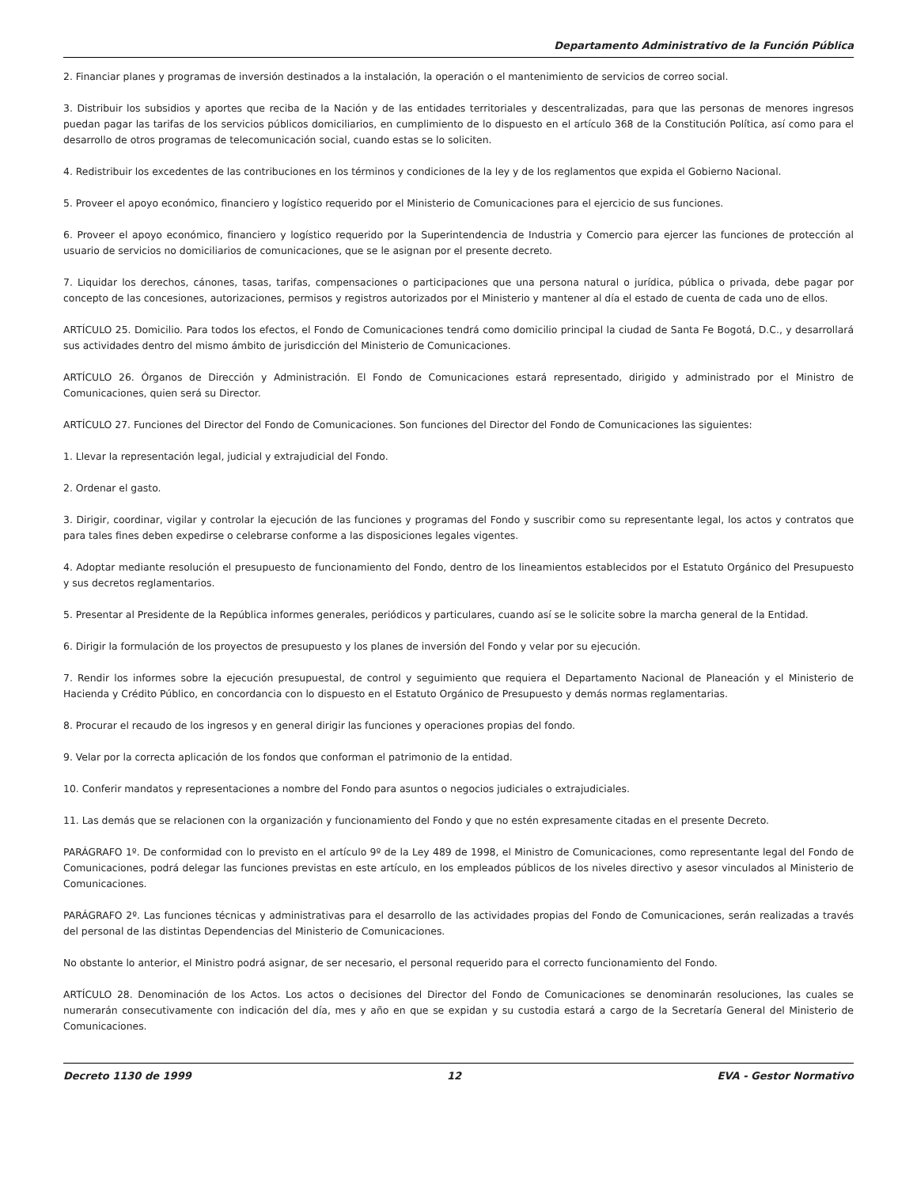Departamento Administrativo de la Función Pública
2. Financiar planes y programas de inversión destinados a la instalación, la operación o el mantenimiento de servicios de correo social.
3. Distribuir los subsidios y aportes que reciba de la Nación y de las entidades territoriales y descentralizadas, para que las personas de menores ingresos puedan pagar las tarifas de los servicios públicos domiciliarios, en cumplimiento de lo dispuesto en el artículo 368 de la Constitución Política, así como para el desarrollo de otros programas de telecomunicación social, cuando estas se lo soliciten.
4. Redistribuir los excedentes de las contribuciones en los términos y condiciones de la ley y de los reglamentos que expida el Gobierno Nacional.
5. Proveer el apoyo económico, financiero y logístico requerido por el Ministerio de Comunicaciones para el ejercicio de sus funciones.
6. Proveer el apoyo económico, financiero y logístico requerido por la Superintendencia de Industria y Comercio para ejercer las funciones de protección al usuario de servicios no domiciliarios de comunicaciones, que se le asignan por el presente decreto.
7. Liquidar los derechos, cánones, tasas, tarifas, compensaciones o participaciones que una persona natural o jurídica, pública o privada, debe pagar por concepto de las concesiones, autorizaciones, permisos y registros autorizados por el Ministerio y mantener al día el estado de cuenta de cada uno de ellos.
ARTÍCULO 25. Domicilio. Para todos los efectos, el Fondo de Comunicaciones tendrá como domicilio principal la ciudad de Santa Fe Bogotá, D.C., y desarrollará sus actividades dentro del mismo ámbito de jurisdicción del Ministerio de Comunicaciones.
ARTÍCULO 26. Órganos de Dirección y Administración. El Fondo de Comunicaciones estará representado, dirigido y administrado por el Ministro de Comunicaciones, quien será su Director.
ARTÍCULO 27. Funciones del Director del Fondo de Comunicaciones. Son funciones del Director del Fondo de Comunicaciones las siguientes:
1. Llevar la representación legal, judicial y extrajudicial del Fondo.
2. Ordenar el gasto.
3. Dirigir, coordinar, vigilar y controlar la ejecución de las funciones y programas del Fondo y suscribir como su representante legal, los actos y contratos que para tales fines deben expedirse o celebrarse conforme a las disposiciones legales vigentes.
4. Adoptar mediante resolución el presupuesto de funcionamiento del Fondo, dentro de los lineamientos establecidos por el Estatuto Orgánico del Presupuesto y sus decretos reglamentarios.
5. Presentar al Presidente de la República informes generales, periódicos y particulares, cuando así se le solicite sobre la marcha general de la Entidad.
6. Dirigir la formulación de los proyectos de presupuesto y los planes de inversión del Fondo y velar por su ejecución.
7. Rendir los informes sobre la ejecución presupuestal, de control y seguimiento que requiera el Departamento Nacional de Planeación y el Ministerio de Hacienda y Crédito Público, en concordancia con lo dispuesto en el Estatuto Orgánico de Presupuesto y demás normas reglamentarias.
8. Procurar el recaudo de los ingresos y en general dirigir las funciones y operaciones propias del fondo.
9. Velar por la correcta aplicación de los fondos que conforman el patrimonio de la entidad.
10. Conferir mandatos y representaciones a nombre del Fondo para asuntos o negocios judiciales o extrajudiciales.
11. Las demás que se relacionen con la organización y funcionamiento del Fondo y que no estén expresamente citadas en el presente Decreto.
PARÁGRAFO 1º. De conformidad con lo previsto en el artículo 9º de la Ley 489 de 1998, el Ministro de Comunicaciones, como representante legal del Fondo de Comunicaciones, podrá delegar las funciones previstas en este artículo, en los empleados públicos de los niveles directivo y asesor vinculados al Ministerio de Comunicaciones.
PARÁGRAFO 2º. Las funciones técnicas y administrativas para el desarrollo de las actividades propias del Fondo de Comunicaciones, serán realizadas a través del personal de las distintas Dependencias del Ministerio de Comunicaciones.
No obstante lo anterior, el Ministro podrá asignar, de ser necesario, el personal requerido para el correcto funcionamiento del Fondo.
ARTÍCULO 28. Denominación de los Actos. Los actos o decisiones del Director del Fondo de Comunicaciones se denominarán resoluciones, las cuales se numerarán consecutivamente con indicación del día, mes y año en que se expidan y su custodia estará a cargo de la Secretaría General del Ministerio de Comunicaciones.
Decreto 1130 de 1999 12 EVA - Gestor Normativo